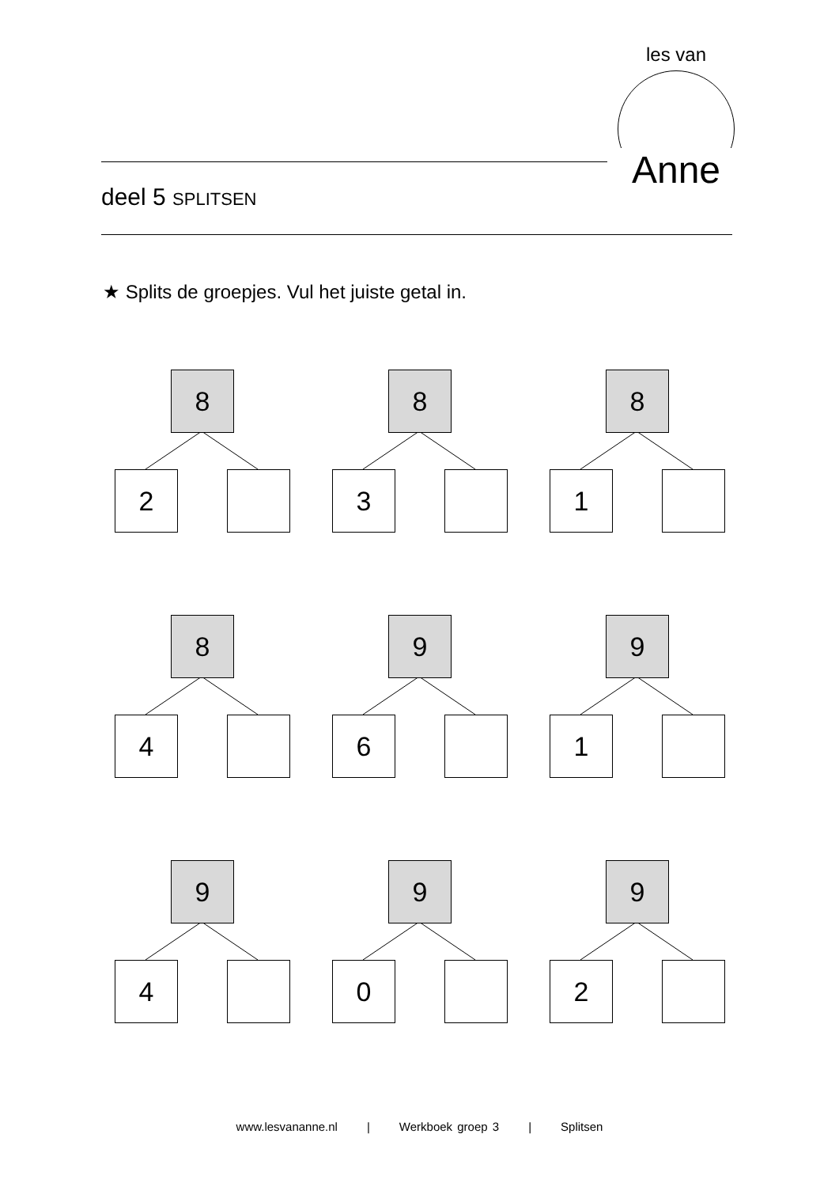les van
Anne
deel 5 SPLITSEN
★ Splits de groepjes. Vul het juiste getal in.
8
2
8
3
8
1
8
4
9
6
9
1
9
4
9
0
9
2
www.lesvananne.nl | Werkboek groep 3 | Splitsen